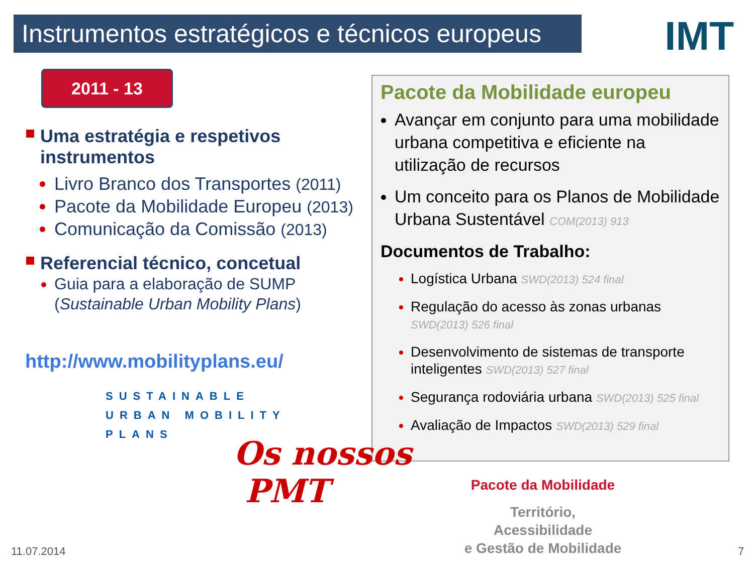Instrumentos estratégicos e técnicos europeus
IMT
2011 - 13
Uma estratégia e respetivos instrumentos
Livro Branco dos Transportes (2011)
Pacote da Mobilidade Europeu (2013)
Comunicação da Comissão (2013)
Referencial técnico, concetual
Guia para a elaboração de SUMP (Sustainable Urban Mobility Plans)
http://www.mobilityplans.eu/
SUSTAINABLE
URBAN MOBILITY
PLANS
Pacote da Mobilidade europeu
Avançar em conjunto para uma mobilidade urbana competitiva e eficiente na utilização de recursos
Um conceito para os Planos de Mobilidade Urbana Sustentável COM(2013) 913
Documentos de Trabalho:
Logística Urbana SWD(2013) 524 final
Regulação do acesso às zonas urbanas SWD(2013) 526 final
Desenvolvimento de sistemas de transporte inteligentes SWD(2013) 527 final
Segurança rodoviária urbana SWD(2013) 525 final
Avaliação de Impactos SWD(2013) 529 final
Os nossos
PMT
Pacote da Mobilidade
Território,
Acessibilidade
e Gestão de Mobilidade
11.07.2014 7